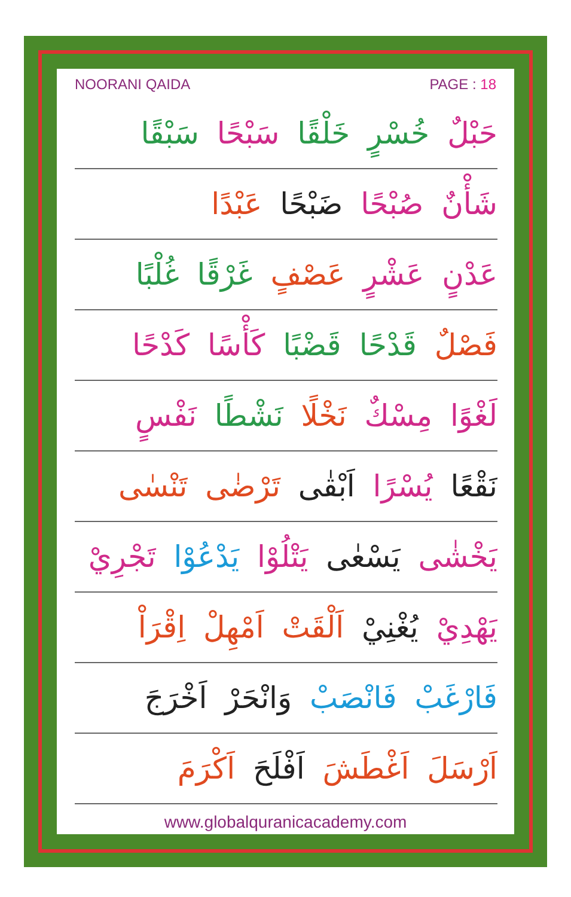NOORANI QAIDA PAGE : 18
حَبْلٌ خُسْرٍ خَلْقًا سَبْحًا سَبْقًا
شَأْنٌ صُبْحًا ضَبْحًا عَبْدًا
عَدْنٍ عَشْرٍ عَصْفٍ غَرْقًا غُلْبًا
فَصْلٌ قَدْحًا قَضْبًا كَأْسًا كَدْحًا
لَغْوًا مِسْكٌ نَخْلًا نَشْطًا نَفْسٍ
نَقْعًا يُسْرًا اَبْقٰى تَرْضٰى تَنْسٰى
يَخْشٰى يَسْعٰى يَتْلُوْا يَدْعُوْا تَجْرِيْ
يَهْدِيْ يُغْنِيْ اَلْقَتْ اَمْهِلْ اِقْرَاْ
فَارْغَبْ فَانْصَبْ وَانْحَرْ اَخْرَجَ
اَرْسَلَ اَغْطَشَ اَفْلَحَ اَكْرَمَ
www.globalquranicacademy.com